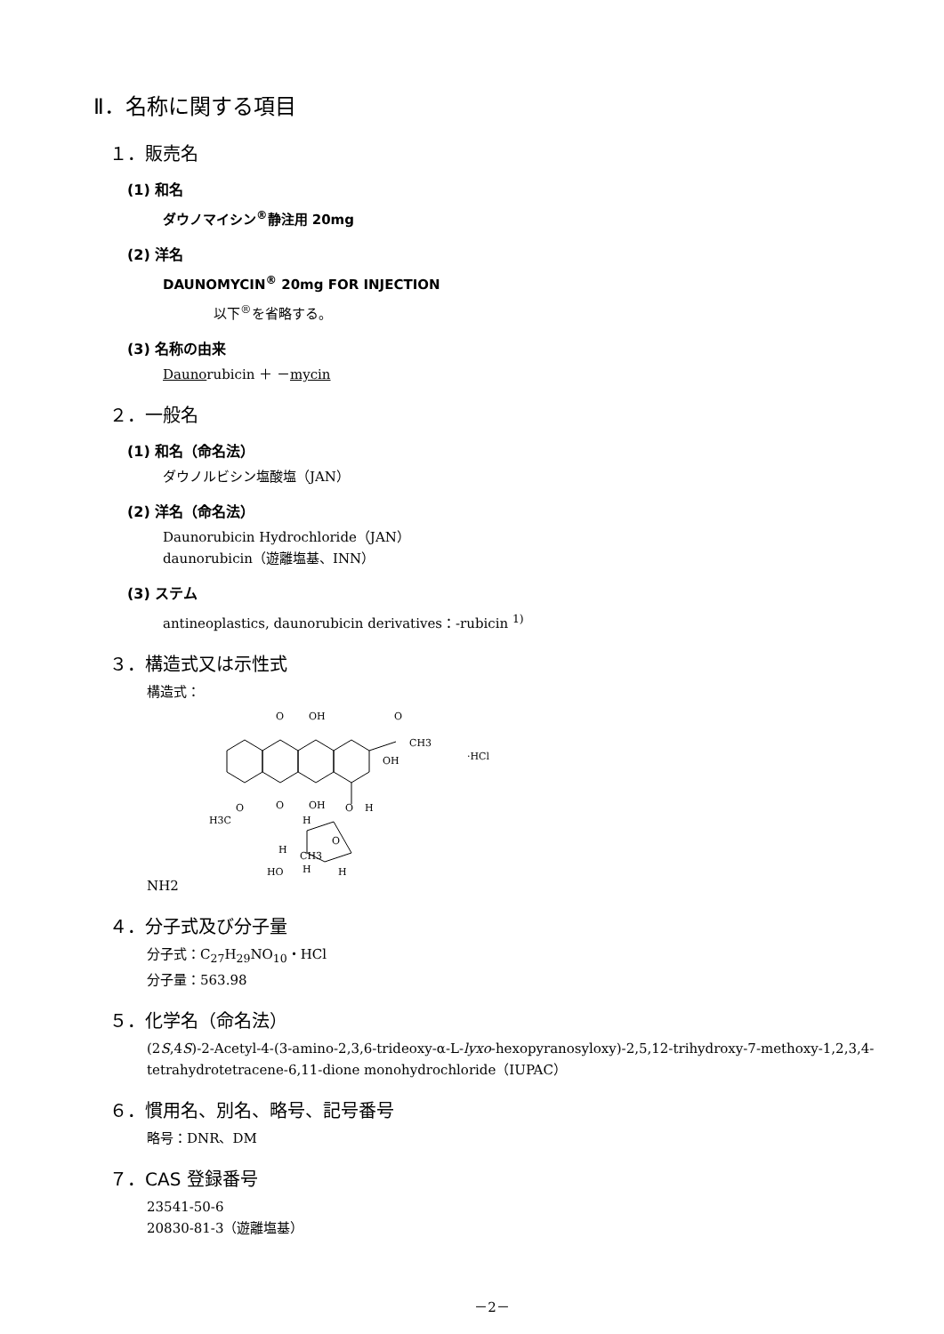Ⅱ．名称に関する項目
１．販売名
(1) 和名
ダウノマイシン<sup>®</sup>静注用 20mg
(2) 洋名
DAUNOMYCIN<sup>®</sup> 20mg FOR INJECTION
以下<sup>®</sup>を省略する。
(3) 名称の由来
Daunorubicin ＋ －mycin
２．一般名
(1) 和名（命名法）
ダウノルビシン塩酸塩（JAN）
(2) 洋名（命名法）
Daunorubicin Hydrochloride（JAN）
daunorubicin（遊離塩基、INN）
(3) ステム
antineoplastics, daunorubicin derivatives：-rubicin <sup>1)</sup>
３．構造式又は示性式
構造式：
O
OH
O
CH3
OH
·HCl
O
OH
O
H
H3C
O
H
O
H
CH3
H
HO
H
NH2
４．分子式及び分子量
分子式：C<sub>27</sub>H<sub>29</sub>NO<sub>10</sub>・HCl
分子量：563.98
５．化学名（命名法）
(2S,4S)-2-Acetyl-4-(3-amino-2,3,6-trideoxy-α-L-lyxo-hexopyranosyloxy)-2,5,12-trihydroxy-7-methoxy-1,2,3,4-tetrahydrotetracene-6,11-dione monohydrochloride（IUPAC）
６．慣用名、別名、略号、記号番号
略号：DNR、DM
７．CAS 登録番号
23541-50-6
20830-81-3（遊離塩基）
－2－